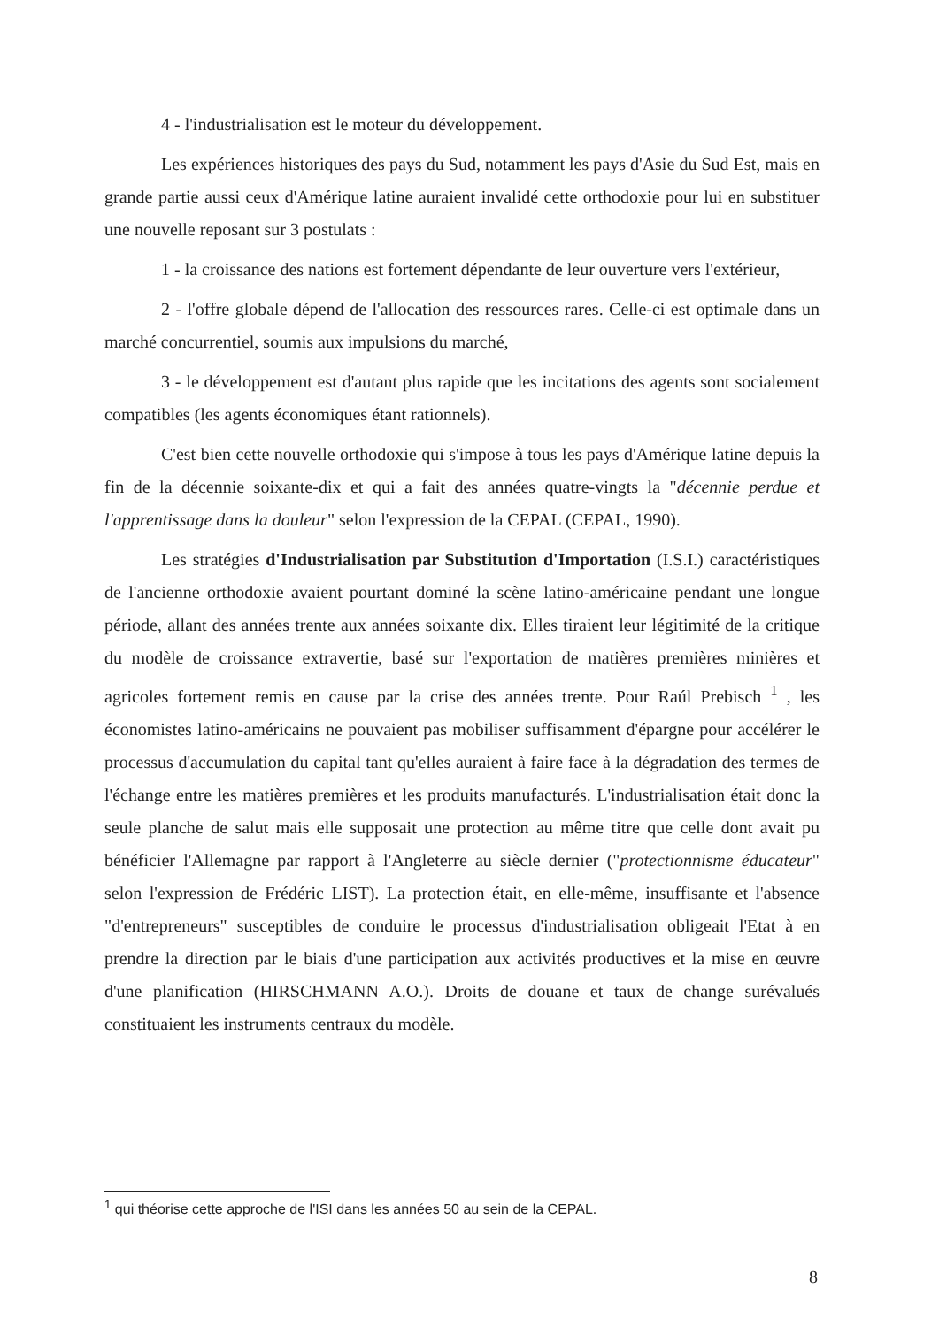4 - l'industrialisation est le moteur du développement.
Les expériences historiques des pays du Sud, notamment les pays d'Asie du Sud Est, mais en grande partie aussi ceux d'Amérique latine auraient invalidé cette orthodoxie pour lui en substituer une nouvelle reposant sur 3 postulats :
1 - la croissance des nations est fortement dépendante de leur ouverture vers l'extérieur,
2 - l'offre globale dépend de l'allocation des ressources rares. Celle-ci est optimale dans un marché concurrentiel, soumis aux impulsions du marché,
3 - le développement est d'autant plus rapide que les incitations des agents sont socialement compatibles (les agents économiques étant rationnels).
C'est bien cette nouvelle orthodoxie qui s'impose à tous les pays d'Amérique latine depuis la fin de la décennie soixante-dix et qui a fait des années quatre-vingts la "décennie perdue et l'apprentissage dans la douleur" selon l'expression de la CEPAL (CEPAL, 1990).
Les stratégies d'Industrialisation par Substitution d'Importation (I.S.I.) caractéristiques de l'ancienne orthodoxie avaient pourtant dominé la scène latino-américaine pendant une longue période, allant des années trente aux années soixante dix. Elles tiraient leur légitimité de la critique du modèle de croissance extravertie, basé sur l'exportation de matières premières minières et agricoles fortement remis en cause par la crise des années trente. Pour Raúl Prebisch <sup>1</sup> , les économistes latino-américains ne pouvaient pas mobiliser suffisamment d'épargne pour accélérer le processus d'accumulation du capital tant qu'elles auraient à faire face à la dégradation des termes de l'échange entre les matières premières et les produits manufacturés. L'industrialisation était donc la seule planche de salut mais elle supposait une protection au même titre que celle dont avait pu bénéficier l'Allemagne par rapport à l'Angleterre au siècle dernier ("protectionnisme éducateur" selon l'expression de Frédéric LIST). La protection était, en elle-même, insuffisante et l'absence "d'entrepreneurs" susceptibles de conduire le processus d'industrialisation obligeait l'Etat à en prendre la direction par le biais d'une participation aux activités productives et la mise en œuvre d'une planification (HIRSCHMANN A.O.). Droits de douane et taux de change surévalués constituaient les instruments centraux du modèle.
<sup>1</sup> qui théorise cette approche de l'ISI dans les années 50 au sein de la CEPAL.
8